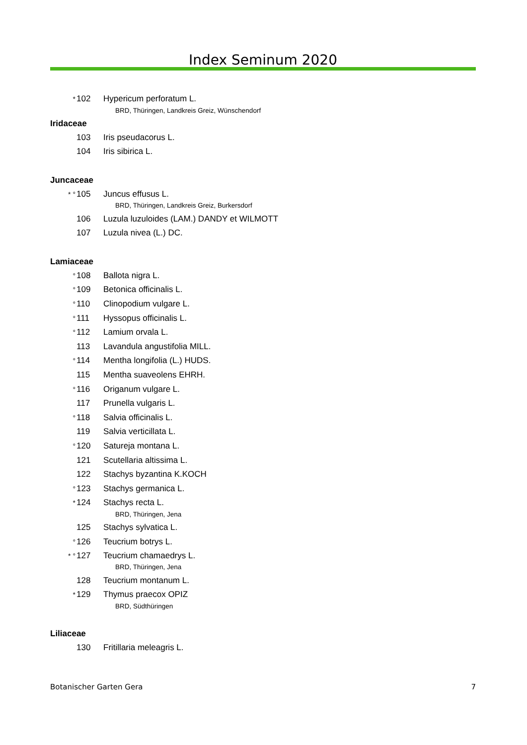Index Seminum 2020
* 102 Hypericum perforatum L.
BRD, Thüringen, Landkreis Greiz, Wünschendorf
Iridaceae
103 Iris pseudacorus L.
104 Iris sibirica L.
Juncaceae
* ° 105 Juncus effusus L.
BRD, Thüringen, Landkreis Greiz, Burkersdorf
106 Luzula luzuloides (LAM.) DANDY et WILMOTT
107 Luzula nivea (L.) DC.
Lamiaceae
° 108 Ballota nigra L.
° 109 Betonica officinalis L.
° 110 Clinopodium vulgare L.
° 111 Hyssopus officinalis L.
° 112 Lamium orvala L.
113 Lavandula angustifolia MILL.
° 114 Mentha longifolia (L.) HUDS.
115 Mentha suaveolens EHRH.
° 116 Origanum vulgare L.
117 Prunella vulgaris L.
° 118 Salvia officinalis L.
119 Salvia verticillata L.
° 120 Satureja montana L.
121 Scutellaria altissima L.
122 Stachys byzantina K.KOCH
° 123 Stachys germanica L.
* 124 Stachys recta L.
BRD, Thüringen, Jena
125 Stachys sylvatica L.
° 126 Teucrium botrys L.
* ° 127 Teucrium chamaedrys L.
BRD, Thüringen, Jena
128 Teucrium montanum L.
* 129 Thymus praecox OPIZ
BRD, Südthüringen
Liliaceae
130 Fritillaria meleagris L.
Botanischer Garten Gera 7